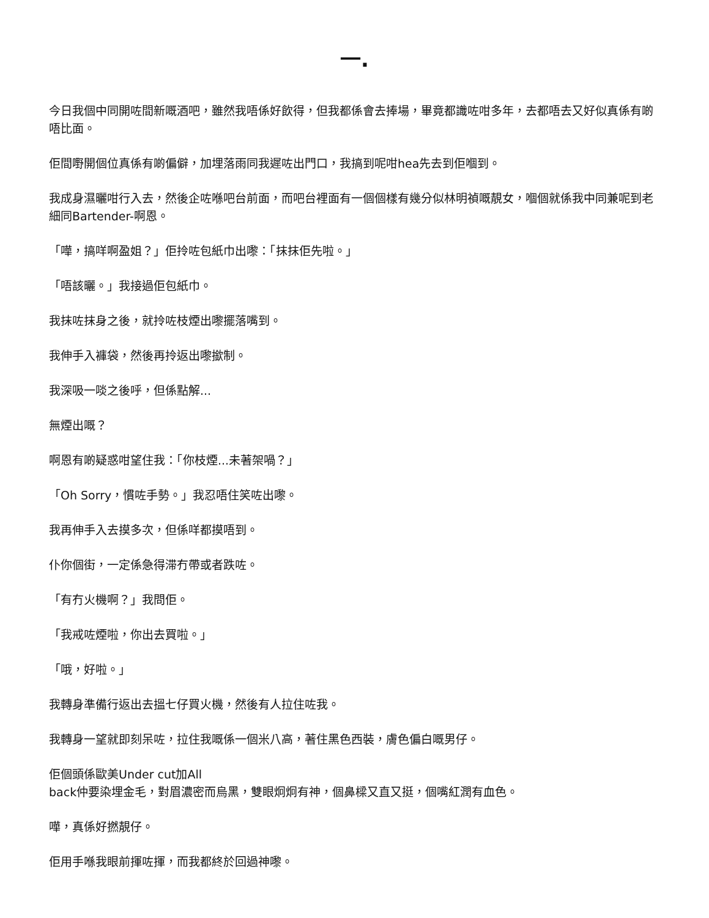一.
今日我個中同開咗間新嘅酒吧，雖然我唔係好飲得，但我都係會去捧場，畢竟都識咗咁多年，去都唔去又好似真係有啲唔比面。
佢間嘢開個位真係有啲偏僻，加埋落雨同我遲咗出門口，我搞到呢咁hea先去到佢嗰到。
我成身濕曬咁行入去，然後企咗喺吧台前面，而吧台裡面有一個個樣有幾分似林明禎嘅靚女，嗰個就係我中同兼呢到老細同Bartender-啊恩。
「嘩，搞咩啊盈姐？」佢拎咗包紙巾出嚟：「抹抹佢先啦。」
「唔該曬。」我接過佢包紙巾。
我抹咗抹身之後，就拎咗枝煙出嚟擺落嘴到。
我伸手入褲袋，然後再拎返出嚟撳制。
我深吸一啖之後呼，但係點解...
無煙出嘅？
啊恩有啲疑惑咁望住我：「你枝煙...未著架喎？」
「Oh Sorry，慣咗手勢。」我忍唔住笑咗出嚟。
我再伸手入去摸多次，但係咩都摸唔到。
仆你個街，一定係急得滞冇帶或者跌咗。
「有冇火機啊？」我問佢。
「我戒咗煙啦，你出去買啦。」
「哦，好啦。」
我轉身準備行返出去搵七仔買火機，然後有人拉住咗我。
我轉身一望就即刻呆咗，拉住我嘅係一個米八高，著住黑色西裝，膚色偏白嘅男仔。
佢個頭係歐美Under cut加All
back仲要染埋金毛，對眉濃密而烏黑，雙眼炯炯有神，個鼻樑又直又挺，個嘴紅潤有血色。
嘩，真係好撚靚仔。
佢用手喺我眼前揮咗揮，而我都終於回過神嚟。